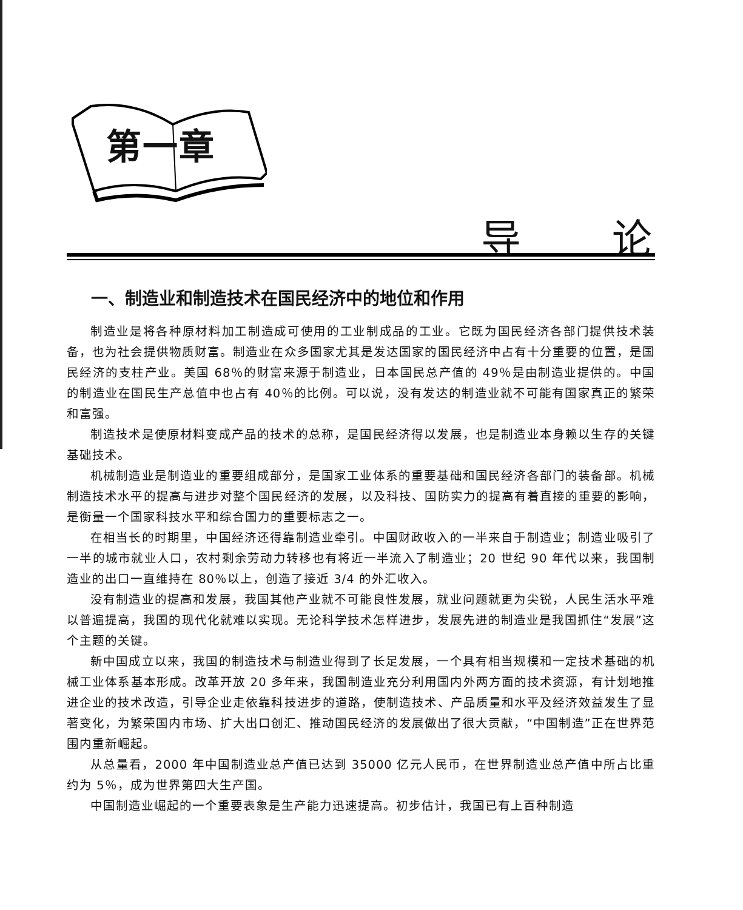第一章
导论
一、制造业和制造技术在国民经济中的地位和作用
制造业是将各种原材料加工制造成可使用的工业制成品的工业。它既为国民经济各部门提供技术装备，也为社会提供物质财富。制造业在众多国家尤其是发达国家的国民经济中占有十分重要的位置，是国民经济的支柱产业。美国 68％的财富来源于制造业，日本国民总产值的 49％是由制造业提供的。中国的制造业在国民生产总值中也占有 40％的比例。可以说，没有发达的制造业就不可能有国家真正的繁荣和富强。
制造技术是使原材料变成产品的技术的总称，是国民经济得以发展，也是制造业本身赖以生存的关键基础技术。
机械制造业是制造业的重要组成部分，是国家工业体系的重要基础和国民经济各部门的装备部。机械制造技术水平的提高与进步对整个国民经济的发展，以及科技、国防实力的提高有着直接的重要的影响，是衡量一个国家科技水平和综合国力的重要标志之一。
在相当长的时期里，中国经济还得靠制造业牵引。中国财政收入的一半来自于制造业；制造业吸引了一半的城市就业人口，农村剩余劳动力转移也有将近一半流入了制造业；20 世纪 90 年代以来，我国制造业的出口一直维持在 80％以上，创造了接近 3/4 的外汇收入。
没有制造业的提高和发展，我国其他产业就不可能良性发展，就业问题就更为尖锐，人民生活水平难以普遍提高，我国的现代化就难以实现。无论科学技术怎样进步，发展先进的制造业是我国抓住“发展”这个主题的关键。
新中国成立以来，我国的制造技术与制造业得到了长足发展，一个具有相当规模和一定技术基础的机械工业体系基本形成。改革开放 20 多年来，我国制造业充分利用国内外两方面的技术资源，有计划地推进企业的技术改造，引导企业走依靠科技进步的道路，使制造技术、产品质量和水平及经济效益发生了显著变化，为繁荣国内市场、扩大出口创汇、推动国民经济的发展做出了很大贡献，“中国制造”正在世界范围内重新崛起。
从总量看，2000 年中国制造业总产值已达到 35000 亿元人民币，在世界制造业总产值中所占比重约为 5％，成为世界第四大生产国。
中国制造业崛起的一个重要表象是生产能力迅速提高。初步估计，我国已有上百种制造